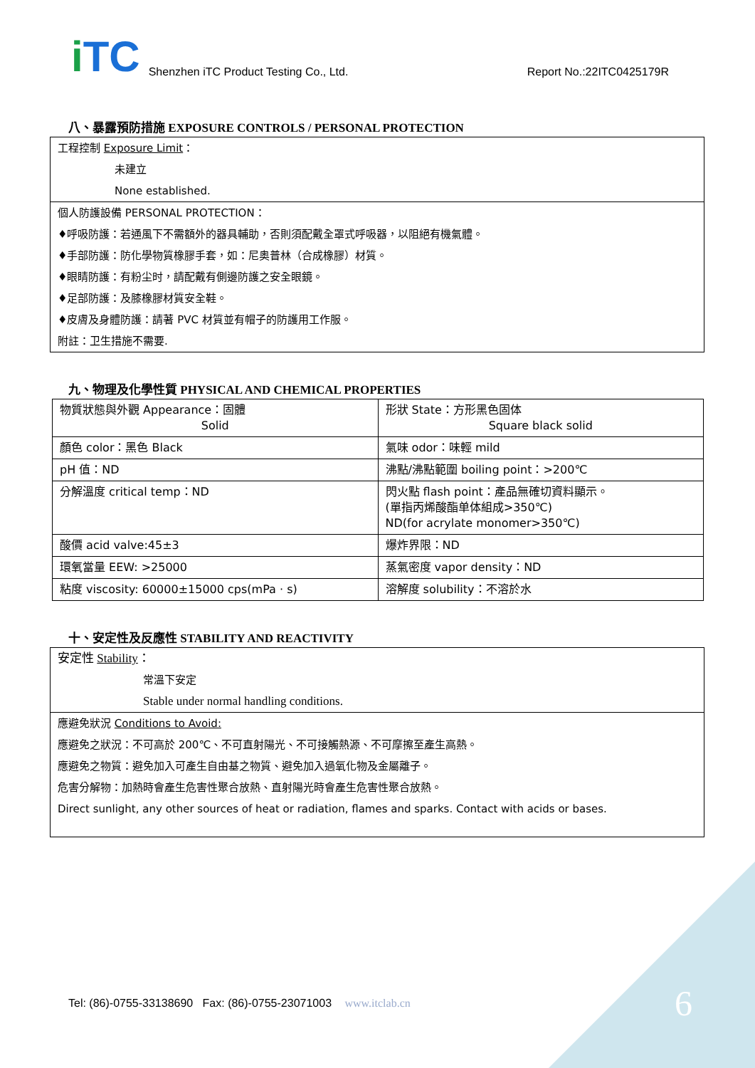i TC
Shenzhen iTC Product Testing Co., Ltd.
Report No.:22ITC0425179R
八、暴露預防措施 EXPOSURE CONTROLS / PERSONAL PROTECTION
工程控制 Exposure Limit：
未建立
None established.
個人防護設備 PERSONAL PROTECTION：
♦呼吸防護：若通風下不需額外的器具輔助，否則須配戴全罩式呼吸器，以阻絕有機氣體。
♦手部防護：防化學物質橡膠手套，如：尼奥普林（合成橡膠）材質。
♦眼睛防護：有粉尘时，請配戴有側邊防護之安全眼鏡。
♦足部防護：及膝橡膠材質安全鞋。
♦皮膚及身體防護：請著 PVC 材質並有帽子的防護用工作服。
附註：卫生措施不需要.
九、物理及化學性質 PHYSICAL AND CHEMICAL PROPERTIES
| 物質狀態與外觀 Appearance：固體 Solid | 形狀 State：方形黑色固体 Square black solid |
| 顏色 color：黑色 Black | 氣味 odor：味輕 mild |
| pH 值：ND | 沸點/沸點範圍 boiling point：>200℃ |
| 分解溫度 critical temp：ND | 閃火點 flash point：產品無確切資料顯示。 (單指丙烯酸酯单体組成>350℃) ND(for acrylate monomer>350℃) |
| 酸價 acid valve:45±3 | 爆炸界限：ND |
| 環氧當量 EEW: >25000 | 蒸氣密度 vapor density：ND |
| 粘度 viscosity: 60000±15000 cps(mPa · s) | 溶解度 solubility：不溶於水 |
十、安定性及反應性 STABILITY AND REACTIVITY
安定性 Stability：
常溫下安定
Stable under normal handling conditions.
應避免狀況 Conditions to Avoid:
應避免之狀況：不可高於 200℃、不可直射陽光、不可接觸熱源、不可摩擦至產生高熱。
應避免之物質：避免加入可產生自由基之物質、避免加入過氧化物及金屬離子。
危害分解物：加熱時會產生危害性聚合放熱、直射陽光時會產生危害性聚合放熱。
Direct sunlight, any other sources of heat or radiation, flames and sparks. Contact with acids or bases.
Tel: (86)-0755-33138690 Fax: (86)-0755-23071003 www.itclab.cn
6